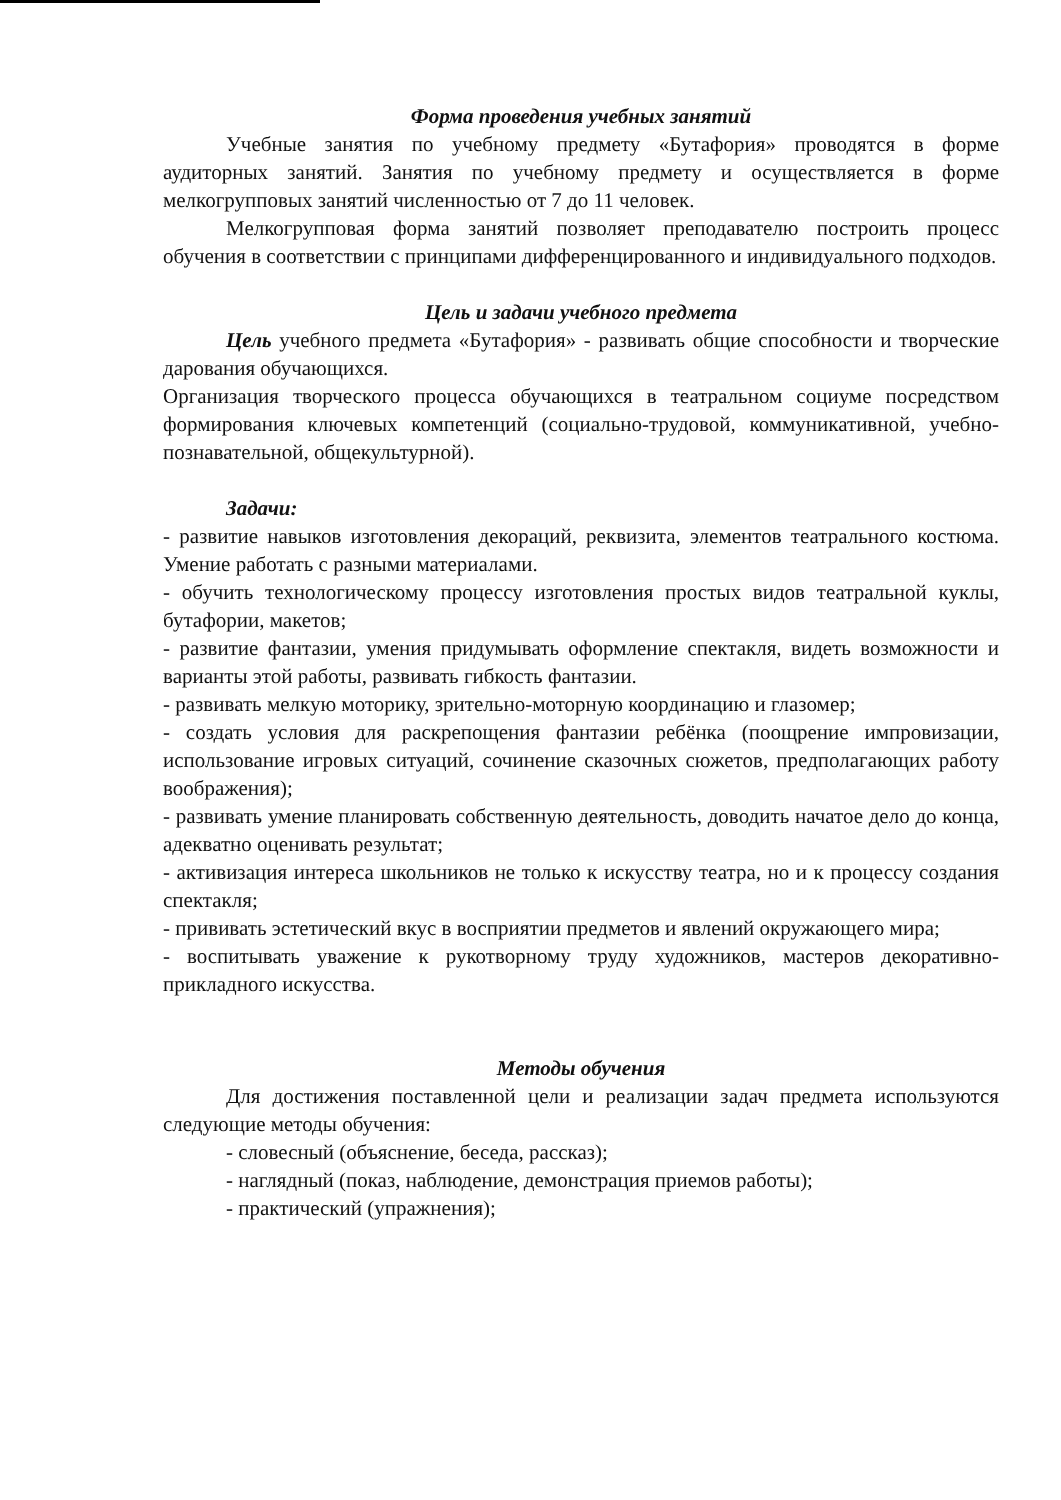Форма проведения учебных занятий
Учебные занятия по учебному предмету «Бутафория» проводятся в форме аудиторных занятий. Занятия по учебному предмету и осуществляется в форме мелкогрупповых занятий численностью от 7 до 11 человек.
Мелкогрупповая форма занятий позволяет преподавателю построить процесс обучения в соответствии с принципами дифференцированного и индивидуального подходов.
Цель и задачи учебного предмета
Цель учебного предмета «Бутафория» - развивать общие способности и творческие дарования обучающихся.
Организация творческого процесса обучающихся в театральном социуме посредством формирования ключевых компетенций (социально-трудовой, коммуникативной, учебно-познавательной, общекультурной).
Задачи:
- развитие навыков изготовления декораций, реквизита, элементов театрального костюма. Умение работать с разными материалами.
- обучить технологическому процессу изготовления простых видов театральной куклы, бутафории, макетов;
- развитие фантазии, умения придумывать оформление спектакля, видеть возможности и варианты этой работы, развивать гибкость фантазии.
- развивать мелкую моторику, зрительно-моторную координацию и глазомер;
- создать условия для раскрепощения фантазии ребёнка (поощрение импровизации, использование игровых ситуаций, сочинение сказочных сюжетов, предполагающих работу воображения);
- развивать умение планировать собственную деятельность, доводить начатое дело до конца, адекватно оценивать результат;
- активизация интереса школьников не только к искусству театра, но и к процессу создания спектакля;
- прививать эстетический вкус в восприятии предметов и явлений окружающего мира;
- воспитывать уважение к рукотворному труду художников, мастеров декоративно-прикладного искусства.
Методы обучения
Для достижения поставленной цели и реализации задач предмета используются следующие методы обучения:
- словесный (объяснение, беседа, рассказ);
- наглядный (показ, наблюдение, демонстрация приемов работы);
- практический (упражнения);